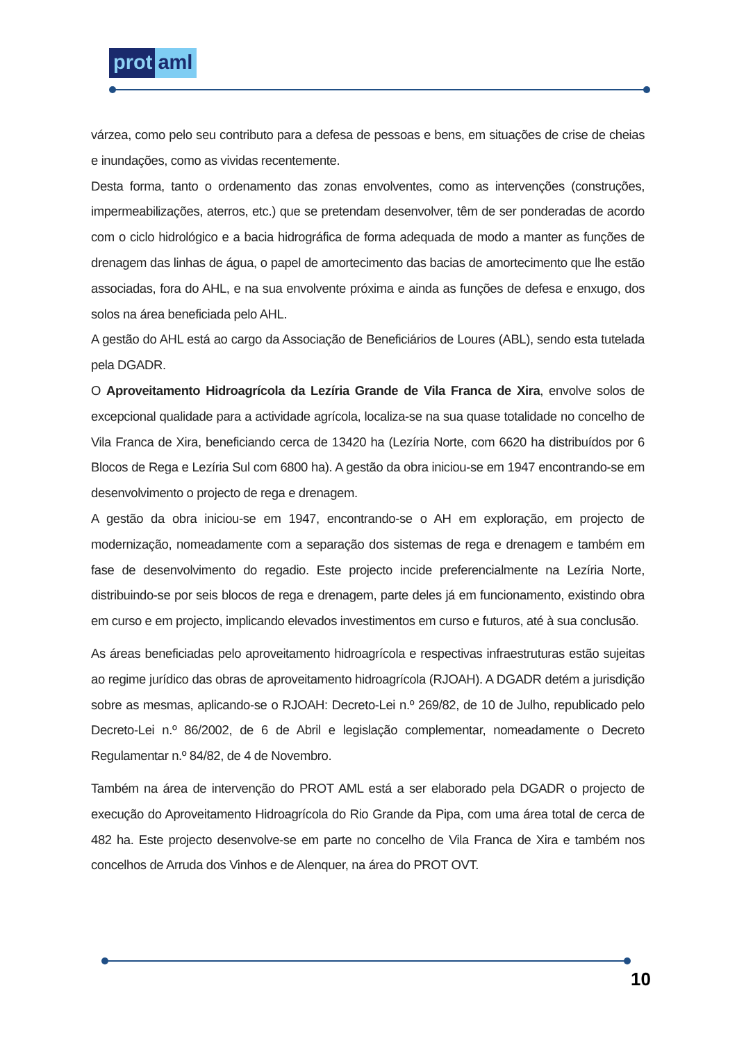prot aml
várzea, como pelo seu contributo para a defesa de pessoas e bens, em situações de crise de cheias e inundações, como as vividas recentemente.
Desta forma, tanto o ordenamento das zonas envolventes, como as intervenções (construções, impermeabilizações, aterros, etc.) que se pretendam desenvolver, têm de ser ponderadas de acordo com o ciclo hidrológico e a bacia hidrográfica de forma adequada de modo a manter as funções de drenagem das linhas de água, o papel de amortecimento das bacias de amortecimento que lhe estão associadas, fora do AHL, e na sua envolvente próxima e ainda as funções de defesa e enxugo, dos solos na área beneficiada pelo AHL.
A gestão do AHL está ao cargo da Associação de Beneficiários de Loures (ABL), sendo esta tutelada pela DGADR.
O Aproveitamento Hidroagrícola da Lezíria Grande de Vila Franca de Xira, envolve solos de excepcional qualidade para a actividade agrícola, localiza-se na sua quase totalidade no concelho de Vila Franca de Xira, beneficiando cerca de 13420 ha (Lezíria Norte, com 6620 ha distribuídos por 6 Blocos de Rega e Lezíria Sul com 6800 ha). A gestão da obra iniciou-se em 1947 encontrando-se em desenvolvimento o projecto de rega e drenagem.
A gestão da obra iniciou-se em 1947, encontrando-se o AH em exploração, em projecto de modernização, nomeadamente com a separação dos sistemas de rega e drenagem e também em fase de desenvolvimento do regadio. Este projecto incide preferencialmente na Lezíria Norte, distribuindo-se por seis blocos de rega e drenagem, parte deles já em funcionamento, existindo obra em curso e em projecto, implicando elevados investimentos em curso e futuros, até à sua conclusão.
As áreas beneficiadas pelo aproveitamento hidroagrícola e respectivas infraestruturas estão sujeitas ao regime jurídico das obras de aproveitamento hidroagrícola (RJOAH). A DGADR detém a jurisdição sobre as mesmas, aplicando-se o RJOAH: Decreto-Lei n.º 269/82, de 10 de Julho, republicado pelo Decreto-Lei n.º 86/2002, de 6 de Abril e legislação complementar, nomeadamente o Decreto Regulamentar n.º 84/82, de 4 de Novembro.
Também na área de intervenção do PROT AML está a ser elaborado pela DGADR o projecto de execução do Aproveitamento Hidroagrícola do Rio Grande da Pipa, com uma área total de cerca de 482 ha. Este projecto desenvolve-se em parte no concelho de Vila Franca de Xira e também nos concelhos de Arruda dos Vinhos e de Alenquer, na área do PROT OVT.
10